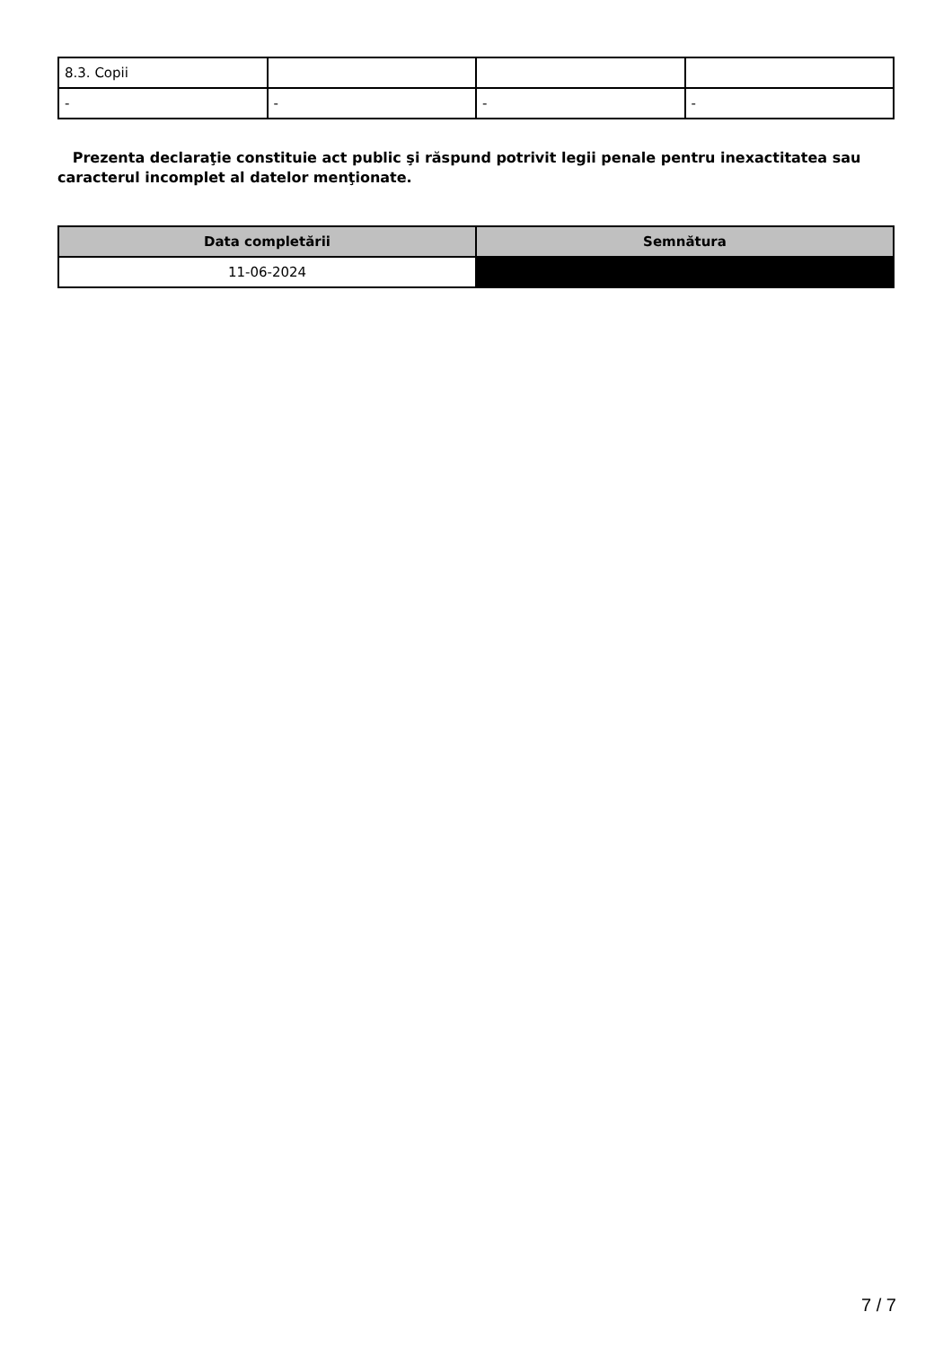| 8.3. Copii | | | |
| - | - | - | - |
Prezenta declaraţie constituie act public şi răspund potrivit legii penale pentru inexactitatea sau caracterul incomplet al datelor menţionate.
| Data completării | Semnătura |
| --- | --- |
| 11-06-2024 | |
7 / 7